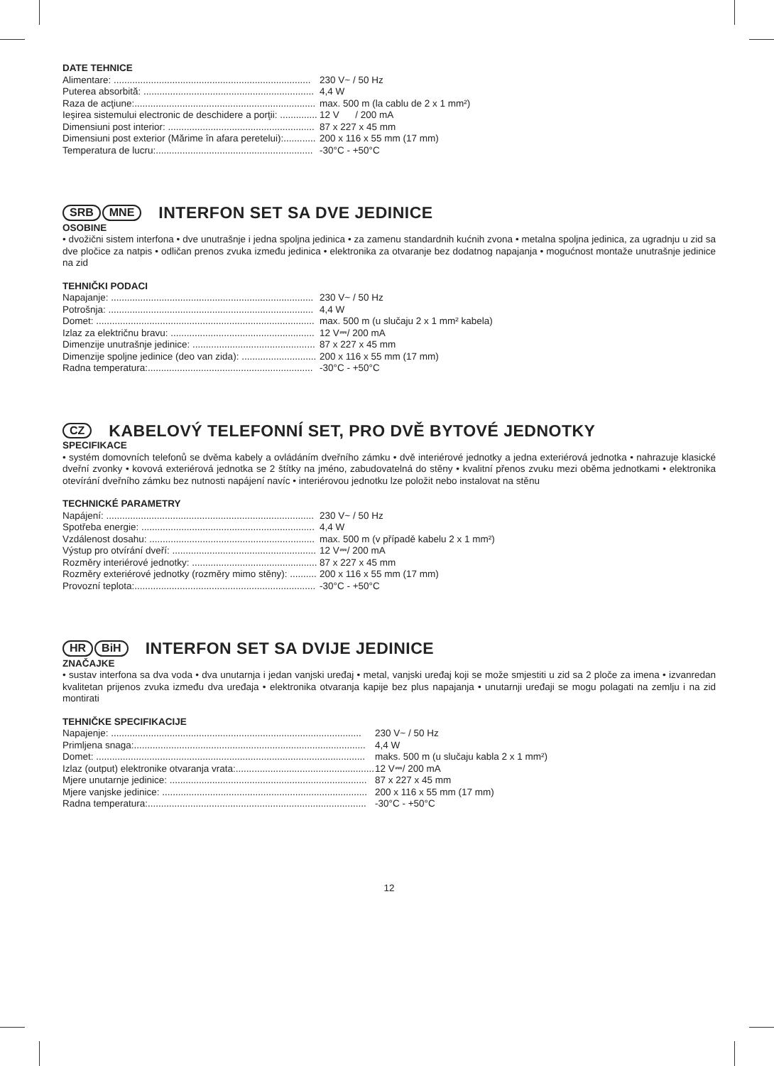DATE TEHNICE
Alimentare: .......................................................................... 230 V~ / 50 Hz
Puterea absorbită: ................................................................ 4,4 W
Raza de acţiune:.................................................................... max. 500 m (la cablu de 2 x 1 mm²)
Ieşirea sistemului electronic de deschidere a porţii: .............. 12 V / 200 mA
Dimensiuni post interior: ....................................................... 87 x 227 x 45 mm
Dimensiuni post exterior (Mărime în afara peretelui):............ 200 x 116 x 55 mm (17 mm)
Temperatura de lucru:........................................................... -30°C - +50°C
SRB MNE INTERFON SET SA DVE JEDINICE
OSOBINE
• dvožični sistem interfona • dve unutrašnje i jedna spoljna jedinica • za zamenu standardnih kućnih zvona • metalna spoljna jedinica, za ugradnju u zid sa dve pločice za natpis • odličan prenos zvuka između jedinica • elektronika za otvaranje bez dodatnog napajanja • mogućnost montaže unutrašnje jedinice na zid
TEHNIČKI PODACI
Napajanje: ............................................................................ 230 V~ / 50 Hz
Potrošnja: ............................................................................. 4,4 W
Domet: .................................................................................. max. 500 m (u slučaju 2 x 1 mm² kabela)
Izlaz za električnu bravu: ...................................................... 12 V⎓/ 200 mA
Dimenzije unutrašnje jedinice: .............................................. 87 x 227 x 45 mm
Dimenzije spoljne jedinice (deo van zida): ............................ 200 x 116 x 55 mm (17 mm)
Radna temperatura:.............................................................. -30°C - +50°C
CZ KABELOVÝ TELEFONNÍ SET, PRO DVĚ BYTOVÉ JEDNOTKY
SPECIFIKACE
• systém domovních telefonů se dvěma kabely a ovládáním dveřního zámku • dvě interiérové jednotky a jedna exteriérová jednotka • nahrazuje klasické dveřní zvonky • kovová exteriérová jednotka se 2 štítky na jméno, zabudovatelná do stěny • kvalitní přenos zvuku mezi oběma jednotkami • elektronika otevírání dveřního zámku bez nutnosti napájení navíc • interiérovou jednotku lze položit nebo instalovat na stěnu
TECHNICKÉ PARAMETRY
Napájení: .............................................................................. 230 V~ / 50 Hz
Spotřeba energie: ................................................................. 4,4 W
Vzdálenost dosahu: .............................................................. max. 500 m (v případě kabelu 2 x 1 mm²)
Výstup pro otvírání dveří: ...................................................... 12 V⎓/ 200 mA
Rozměry interiérové jednotky: ............................................... 87 x 227 x 45 mm
Rozměry exteriérové jednotky (rozměry mimo stěny): .......... 200 x 116 x 55 mm (17 mm)
Provozní teplota:.................................................................... -30°C - +50°C
HR BiH INTERFON SET SA DVIJE JEDINICE
ZNAČAJKE
• sustav interfona sa dva voda • dva unutarnja i jedan vanjski uređaj • metal, vanjski uređaj koji se može smjestiti u zid sa 2 ploče za imena • izvanredan kvalitetan prijenos zvuka između dva uređaja • elektronika otvaranja kapije bez plus napajanja • unutarnji uređaji se mogu polagati na zemlju i na zid montirati
TEHNIČKE SPECIFIKACIJE
Napajenje: .............................................................................................. 230 V~ / 50 Hz
Primljena snaga:....................................................................................... 4,4 W
Domet: ..................................................................................................... maks. 500 m (u slučaju kabla 2 x 1 mm²)
Izlaz (output) elektronike otvaranja vrata:.................................................... 12 V⎓/ 200 mA
Mjere unutarnje jedinice: .......................................................................... 87 x 227 x 45 mm
Mjere vanjske jedinice: ............................................................................. 200 x 116 x 55 mm (17 mm)
Radna temperatura:.................................................................................. -30°C - +50°C
12